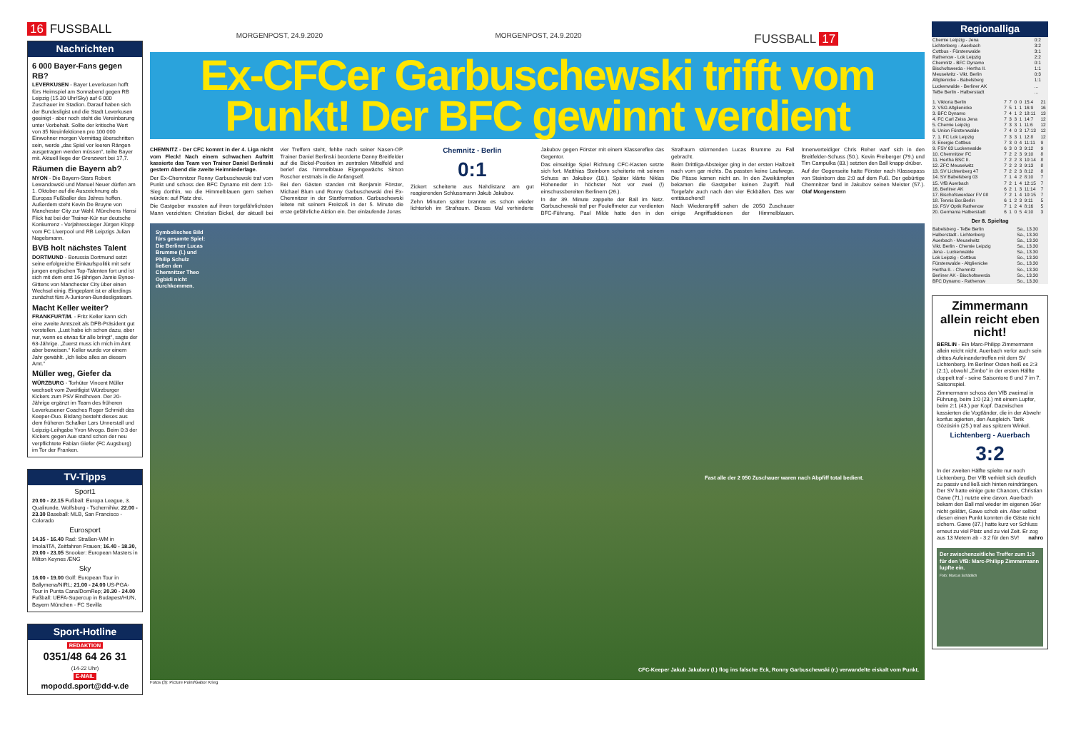16 FUSSBALL
Nachrichten
6 000 Bayer-Fans gegen RB?
LEVERKUSEN - Bayer Leverkusen hofft fürs Heimspiel am Sonnabend gegen RB Leipzig (15.30 Uhr/Sky) auf 6 000 Zuschauer im Stadion. Darauf haben sich der Bundesligist und die Stadt Leverkusen geeinigt - aber noch steht die Vereinbarung unter Vorbehalt. Sollte der kritische Wert von 35 Neuinfektionen pro 100 000 Einwohner morgen Vormittag überschritten sein, werde „das Spiel vor leeren Rängen ausgetragen werden müssen“, teilte Bayer mit. Aktuell liege der Grenzwert bei 17,7.
Räumen die Bayern ab?
NYON - Die Bayern-Stars Robert Lewandowski und Manuel Neuer dürfen am 1. Oktober auf die Auszeichnung als Europas Fußballer des Jahres hoffen. Außerdem steht Kevin De Bruyne von Manchester City zur Wahl. Münchens Hansi Flick hat bei der Trainer-Kür nur deutsche Konkurrenz - Vorjahressieger Jürgen Klopp vom FC Liverpool und RB Leipzigs Julian Nagelsmann.
BVB holt nächstes Talent
DORTMUND - Borussia Dortmund setzt seine erfolgreiche Einkaufspolitik mit sehr jungen englischen Top-Talenten fort und ist sich mit dem erst 16-jährigen Jamie Bynoe-Gittens von Manchester City über einen Wechsel einig. Eingeplant ist er allerdings zunächst fürs A-Junioren-Bundesligateam.
Macht Keller weiter?
FRANKFURT/M. - Fritz Keller kann sich eine zweite Amtszeit als DFB-Präsident gut vorstellen. „Lust habe ich schon dazu, aber nur, wenn es etwas für alle bringt“, sagte der 63-Jährige. „Zuerst muss ich mich im Amt aber beweisen.“ Keller wurde vor einem Jahr gewählt. „Ich liebe alles an diesem Amt.“
Müller weg, Giefer da
WÜRZBURG - Torhüter Vincent Müller wechselt vom Zweitligist Würzburger Kickers zum PSV Eindhoven. Der 20-Jährige ergänzt im Team des früheren Leverkusener Coaches Roger Schmidt das Keeper-Duo. Bislang besteht dieses aus dem früheren Schalker Lars Unnerstall und Leipzig-Leihgabe Yvon Mvogo. Beim 0:3 der Kickers gegen Aue stand schon der neu verpflichtete Fabian Giefer (FC Augsburg) im Tor der Franken.
TV-Tipps
Sport1
20.00 - 22.15 Fußball: Europa League, 3. Qualirunde, Wolfsburg - Tschernihiw; 22.00 - 23.30 Baseball: MLB, San Francisco - Colorado
Eurosport
14.35 - 16.40 Rad: Straßen-WM in Imola/ITA, Zeitfahren Frauen; 16.40 - 18.30, 20.00 - 23.05 Snooker: European Masters in Milton Keynes /ENG
Sky
16.00 - 19.00 Golf: European Tour in Ballymena/NIRL; 21.00 - 24.00 US-PGA-Tour in Punta Cana/DomRep; 20.30 - 24.00 Fußball: UEFA-Supercup in Budapest/HUN, Bayern München - FC Sevilla
Sport-Hotline
REDAKTION
0351/48 64 26 31
(14-22 Uhr)
E-MAIL
mopodd.sport@dd-v.de
MORGENPOST, 24.9.2020 MORGENPOST, 24.9.2020 FUSSBALL 17
Ex-CFCer Garbuschewski trifft vom Punkt! Der BFC gewinnt verdient
CHEMNITZ - Der CFC kommt in der 4. Liga nicht vom Fleck! Nach einem schwachen Auftritt kassierte das Team von Trainer Daniel Berlinski gestern Abend die zweite Heimniederlage.
Der Ex-Chemnitzer Ronny Garbuschewski traf vom Punkt und schoss den BFC Dynamo mit dem 1:0-Sieg dorthin, wo die Himmelblauen gern stehen würden: auf Platz drei.
Die Gastgeber mussten auf ihren torgefährlichsten Mann verzichten: Christian Bickel, der aktuell bei vier Treffern steht, fehlte nach seiner Nasen-OP. Trainer Daniel Berlinski beorderte Danny Breitfelder auf die Bickel-Position im zentralen Mittelfeld und berief das himmelblaue Eigengewächs Simon Roscher erstmals in die Anfangself.
Bei den Gästen standen mit Benjamin Förster, Michael Blum und Ronny Garbuschewski drei Ex-Chemnitzer in der Startformation. Garbuschewski leitete mit seinem Freistoß in der 5. Minute die erste gefährliche Aktion ein. Der einlaufende Jonas
Chemnitz - Berlin
0:1
Zickert scheiterte aus Nahdistanz am gut reagierenden Schlussmann Jakub Jakubov.
Zehn Minuten später brannte es schon wieder lichterloh im Strafraum. Dieses Mal verhinderte Jakubov gegen Förster mit einem Klassereflex das Gegentor.
Das einseitige Spiel Richtung CFC-Kasten setzte sich fort. Matthias Steinborn scheiterte mit seinem Schuss an Jakubov (18.). Später klärte Niklas Hoheneder in höchster Not vor zwei (!) einschussbereiten Berlinern (26.).
In der 39. Minute zappelte der Ball im Netz. Garbuschewski traf per Foulelfmeter zur verdienten BFC-Führung. Paul Milde hatte den in den Strafraum stürmenden Lucas Brumme zu Fall gebracht.
Beim Drittliga-Absteiger ging in der ersten Halbzeit nach vorn gar nichts. Da passten keine Laufwege. Die Pässe kamen nicht an. In den Zweikämpfen bekamen die Gastgeber keinen Zugriff. Null Torgefahr auch nach den vier Eckbällen. Das war enttäuschend!
Nach Wiederanpfiff sahen die 2050 Zuschauer einige Angriffsaktionen der Himmelblauen. Innenverteidiger Chris Reher warf sich in den Breitfelder-Schuss (50.). Kevin Freiberger (79.) und Tim Campulka (83.) setzten den Ball knapp drüber.
Auf der Gegenseite hatte Förster nach Klassepass von Steinborn das 2:0 auf dem Fuß. Der gebürtige Chemnitzer fand in Jakubov seinen Meister (57.). Olaf Morgenstern
Symbolisches Bild fürs gesamte Spiel: Die Berliner Lucas Brumme (l.) und Philip Schulz ließen den Chemnitzer Theo Ogbidi nicht durchkommen.
Fast alle der 2 050 Zuschauer waren nach Abpfiff total bedient.
CFC-Keeper Jakub Jakubov (l.) flog ins falsche Eck, Ronny Garbuschewski (r.) verwandelte eiskalt vom Punkt.
Fotos (3): Picture Point/Gabor Krieg
Regionalliga
| Chemie Leipzig - Jena | 0:2 |
| Lichtenberg - Auerbach | 3:2 |
| Cottbus - Fürstenwalde | 3:1 |
| Rathenow - Lok Leipzig | 2:2 |
| Chemnitz - BFC Dynamo | 0:1 |
| Bischofswerda - Hertha II. | 1:1 |
| Meuselwitz - Vikt. Berlin | 0:3 |
| Altglienicke - Babelsberg | 1:1 |
| Luckenwalde - Berliner AK | ... |
| TeBe Berlin - Halberstadt | ... |
| 1. Viktoria Berlin | 7 | 7 | 0 | 0 | 15:4 | 21 |
| 2. VSG Altglienicke | 7 | 5 | 1 | 1 | 16:9 | 16 |
| 3. BFC Dynamo | 7 | 4 | 1 | 2 | 18:11 | 13 |
| 4. FC Carl Zeiss Jena | 7 | 3 | 3 | 1 | 14:7 | 12 |
| 5. Chemie Leipzig | 7 | 3 | 3 | 1 | 11:6 | 12 |
| 6. Union Fürstenwalde | 7 | 4 | 0 | 3 | 17:13 | 12 |
| 7. 1. FC Lok Leipzig | 7 | 3 | 3 | 1 | 12:8 | 12 |
| 8. Energie Cottbus | 7 | 3 | 0 | 4 | 11:11 | 9 |
| 9. FSV 63 Luckenwalde | 6 | 3 | 0 | 3 | 9:12 | 9 |
| 10. Chemnitzer FC | 7 | 2 | 2 | 3 | 9:10 | 8 |
| 11. Hertha BSC II. | 7 | 2 | 2 | 3 | 10:14 | 8 |
| 12. ZFC Meuselwitz | 7 | 2 | 2 | 3 | 9:13 | 8 |
| 13. SV Lichtenberg 47 | 7 | 2 | 2 | 3 | 8:12 | 8 |
| 14. SV Babelsberg 03 | 7 | 1 | 4 | 2 | 8:10 | 7 |
| 15. VfB Auerbach | 7 | 2 | 1 | 4 | 12:15 | 7 |
| 16. Berliner AK | 6 | 2 | 1 | 3 | 11:14 | 7 |
| 17. Bischofswerdaer FV 08 | 7 | 2 | 1 | 4 | 10:15 | 7 |
| 18. Tennis Bor.Berlin | 6 | 1 | 2 | 3 | 9:11 | 5 |
| 19. FSV Optik Rathenow | 7 | 1 | 2 | 4 | 8:16 | 5 |
| 20. Germania Halberstadt | 6 | 1 | 0 | 5 | 4:10 | 3 |
Der 8. Spieltag
| Babelsberg - TeBe Berlin | Sa., 13.30 |
| Halberstadt - Lichtenberg | Sa., 13.30 |
| Auerbach - Meuselwitz | Sa., 13.30 |
| Vikt. Berlin - Chemie Leipzig | Sa., 13.30 |
| Jena - Luckenwalde | Sa., 13.30 |
| Lok Leipzig - Cottbus | So., 13.30 |
| Fürstenwalde - Altglienicke | So., 13.30 |
| Hertha II. - Chemnitz | So., 13.30 |
| Berliner AK - Bischofswerda | So., 13.30 |
| BFC Dynamo - Rathenow | So., 13.30 |
Zimmermann allein reicht eben nicht!
BERLIN - Ein Marc-Philipp Zimmermann allein reicht nicht. Auerbach verlor auch sein drittes Aufeinandertreffen mit dem SV Lichtenberg. Im Berliner Osten heiß es 2:3 (2:1), obwohl „Zimbo“ in der ersten Hälfte doppelt traf - seine Saisontore 6 und 7 im 7. Saisonspiel.
Zimmermann schoss den VfB zweimal in Führung, beim 1:0 (23.) mit einem Lupfer, beim 2:1 (43.) per Kopf. Dazwischen kassierten die Vogtländer, die in der Abwehr konfus agierten, den Ausgleich. Tarik Gözüsirin (25.) traf aus spitzem Winkel.
Lichtenberg - Auerbach
3:2
In der zweiten Hälfte spielte nur noch Lichtenberg. Der VfB verhielt sich deutlich zu passiv und ließ sich hinten reindrängen. Der SV hatte einige gute Chancen, Christian Gawe (71.) nutzte eine davon. Auerbach bekam den Ball mal wieder im eigenen 16er nicht geklärt, Gawe schob ein. Aber selbst diesen einen Punkt konnten die Gäste nicht sichern. Gawe (87.) hatte kurz vor Schluss erneut zu viel Platz und zu viel Zeit. Er zog aus 13 Metern ab - 3:2 für den SV! nahro
Der zwischenzeitliche Treffer zum 1:0 für den VfB: Marc-Philipp Zimmermann lupfte ein.
Foto: Marcus Schädlich